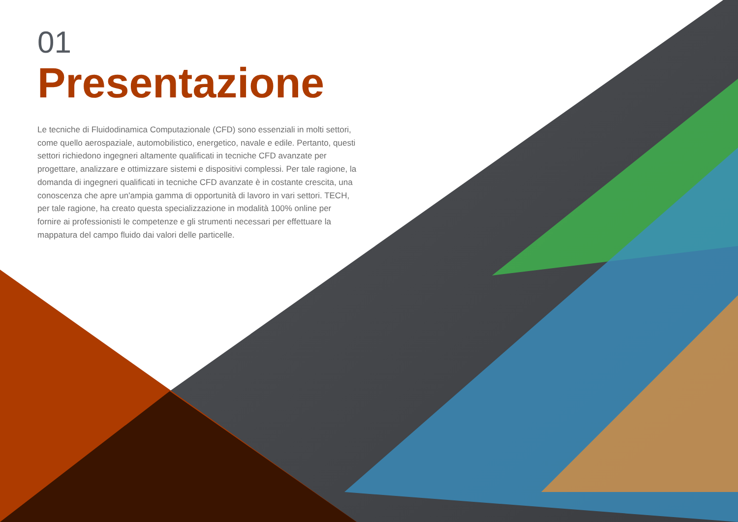01
Presentazione
Le tecniche di Fluidodinamica Computazionale (CFD) sono essenziali in molti settori, come quello aerospaziale, automobilistico, energetico, navale e edile. Pertanto, questi settori richiedono ingegneri altamente qualificati in tecniche CFD avanzate per progettare, analizzare e ottimizzare sistemi e dispositivi complessi. Per tale ragione, la domanda di ingegneri qualificati in tecniche CFD avanzate è in costante crescita, una conoscenza che apre un'ampia gamma di opportunità di lavoro in vari settori. TECH, per tale ragione, ha creato questa specializzazione in modalità 100% online per fornire ai professionisti le competenze e gli strumenti necessari per effettuare la mappatura del campo fluido dai valori delle particelle.